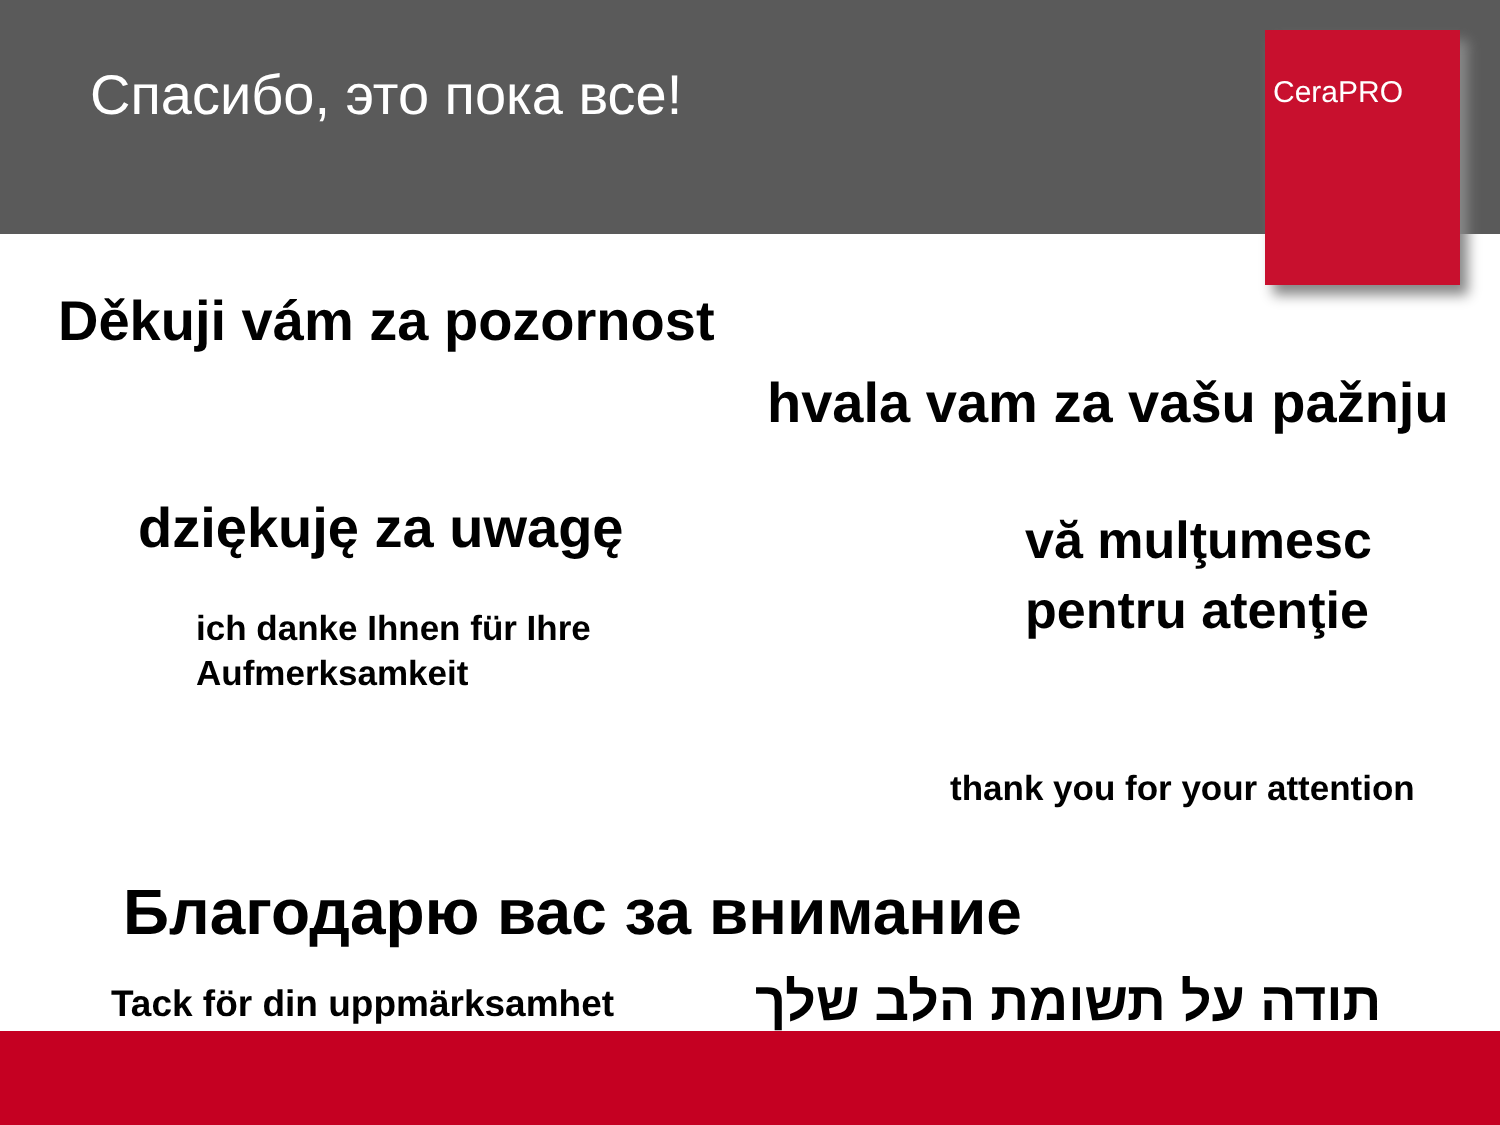Спасибо, это пока все!
CeraPRO
Děkuji vám za pozornost
hvala vam za vašu pažnju
dziękuję za uwagę
vă mulţumesc
pentru atenţie
ich danke Ihnen für Ihre
Aufmerksamkeit
thank you for your attention
Благодарю вас за внимание
Tack för din uppmärksamhet תודה על תשומת הלב שלך